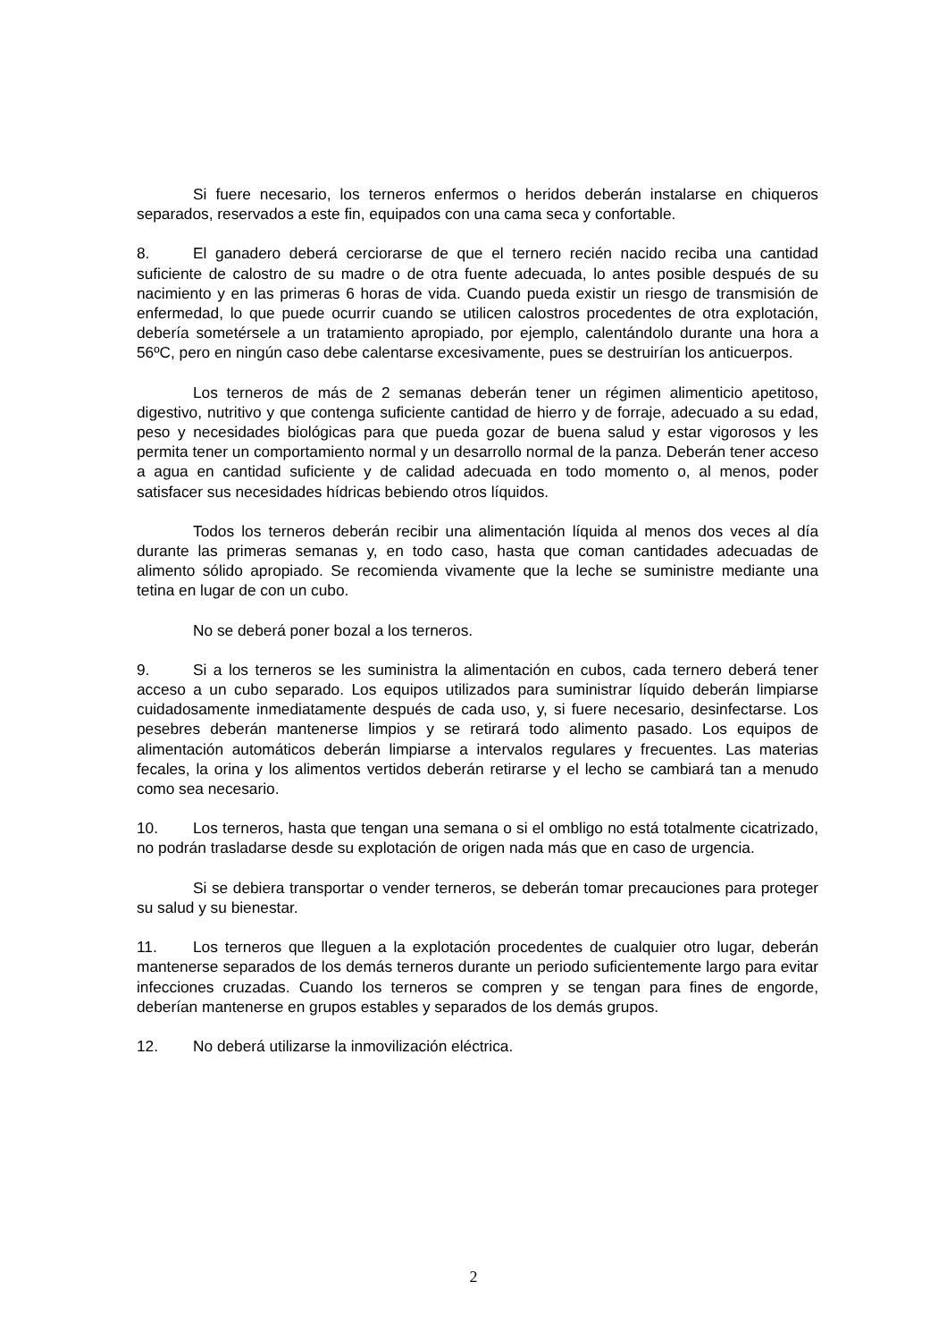Si fuere necesario, los terneros enfermos o heridos deberán instalarse en chiqueros separados, reservados a este fin, equipados con una cama seca y confortable.
8. El ganadero deberá cerciorarse de que el ternero recién nacido reciba una cantidad suficiente de calostro de su madre o de otra fuente adecuada, lo antes posible después de su nacimiento y en las primeras 6 horas de vida. Cuando pueda existir un riesgo de transmisión de enfermedad, lo que puede ocurrir cuando se utilicen calostros procedentes de otra explotación, debería sometérsele a un tratamiento apropiado, por ejemplo, calentándolo durante una hora a 56ºC, pero en ningún caso debe calentarse excesivamente, pues se destruirían los anticuerpos.
Los terneros de más de 2 semanas deberán tener un régimen alimenticio apetitoso, digestivo, nutritivo y que contenga suficiente cantidad de hierro y de forraje, adecuado a su edad, peso y necesidades biológicas para que pueda gozar de buena salud y estar vigorosos y les permita tener un comportamiento normal y un desarrollo normal de la panza. Deberán tener acceso a agua en cantidad suficiente y de calidad adecuada en todo momento o, al menos, poder satisfacer sus necesidades hídricas bebiendo otros líquidos.
Todos los terneros deberán recibir una alimentación líquida al menos dos veces al día durante las primeras semanas y, en todo caso, hasta que coman cantidades adecuadas de alimento sólido apropiado. Se recomienda vivamente que la leche se suministre mediante una tetina en lugar de con un cubo.
No se deberá poner bozal a los terneros.
9. Si a los terneros se les suministra la alimentación en cubos, cada ternero deberá tener acceso a un cubo separado. Los equipos utilizados para suministrar líquido deberán limpiarse cuidadosamente inmediatamente después de cada uso, y, si fuere necesario, desinfectarse. Los pesebres deberán mantenerse limpios y se retirará todo alimento pasado. Los equipos de alimentación automáticos deberán limpiarse a intervalos regulares y frecuentes. Las materias fecales, la orina y los alimentos vertidos deberán retirarse y el lecho se cambiará tan a menudo como sea necesario.
10. Los terneros, hasta que tengan una semana o si el ombligo no está totalmente cicatrizado, no podrán trasladarse desde su explotación de origen nada más que en caso de urgencia.
Si se debiera transportar o vender terneros, se deberán tomar precauciones para proteger su salud y su bienestar.
11. Los terneros que lleguen a la explotación procedentes de cualquier otro lugar, deberán mantenerse separados de los demás terneros durante un periodo suficientemente largo para evitar infecciones cruzadas. Cuando los terneros se compren y se tengan para fines de engorde, deberían mantenerse en grupos estables y separados de los demás grupos.
12. No deberá utilizarse la inmovilización eléctrica.
2